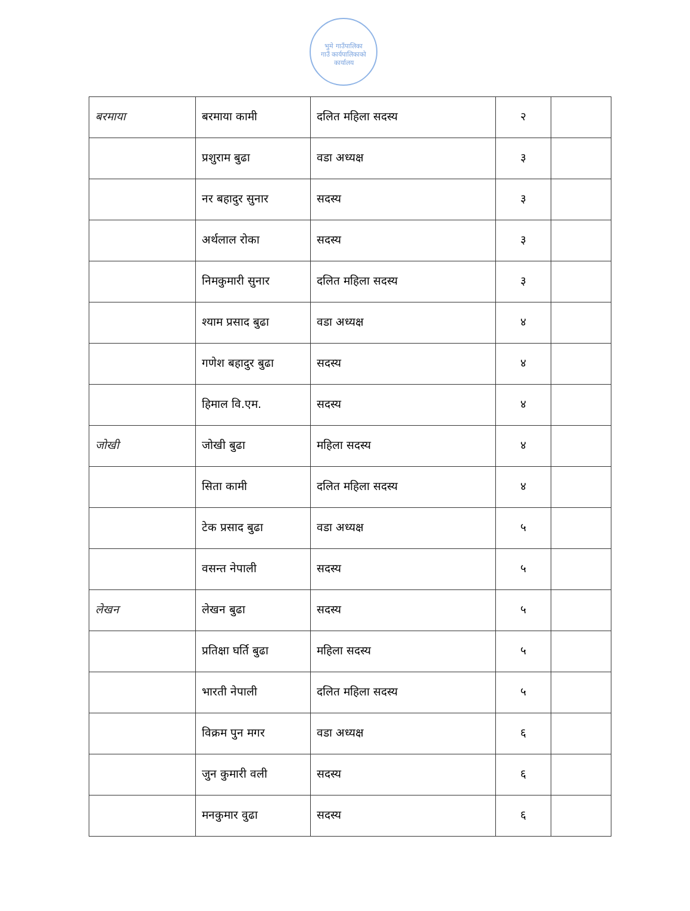भुमे गाउँपालिका
गाउँ कार्यपालिकाको कार्यालय
| बरमाया | बरमाया कामी | दलित महिला सदस्य | २ | |
| | प्रशुराम बुढा | वडा अध्यक्ष | ३ | |
| | नर बहादुर सुनार | सदस्य | ३ | |
| | अर्थलाल रोका | सदस्य | ३ | |
| | निमकुमारी सुनार | दलित महिला सदस्य | ३ | |
| | श्याम प्रसाद बुढा | वडा अध्यक्ष | ४ | |
| | गणेश बहादुर बुढा | सदस्य | ४ | |
| | हिमाल वि.एम. | सदस्य | ४ | |
| जोखी | जोखी बुढा | महिला सदस्य | ४ | |
| | सिता कामी | दलित महिला सदस्य | ४ | |
| | टेक प्रसाद बुढा | वडा अध्यक्ष | ५ | |
| | वसन्त नेपाली | सदस्य | ५ | |
| लेखन | लेखन बुढा | सदस्य | ५ | |
| | प्रतिक्षा घर्ति बुढा | महिला सदस्य | ५ | |
| | भारती नेपाली | दलित महिला सदस्य | ५ | |
| | विक्रम पुन मगर | वडा अध्यक्ष | ६ | |
| | जुन कुमारी वली | सदस्य | ६ | |
| | मनकुमार वुढा | सदस्य | ६ | |